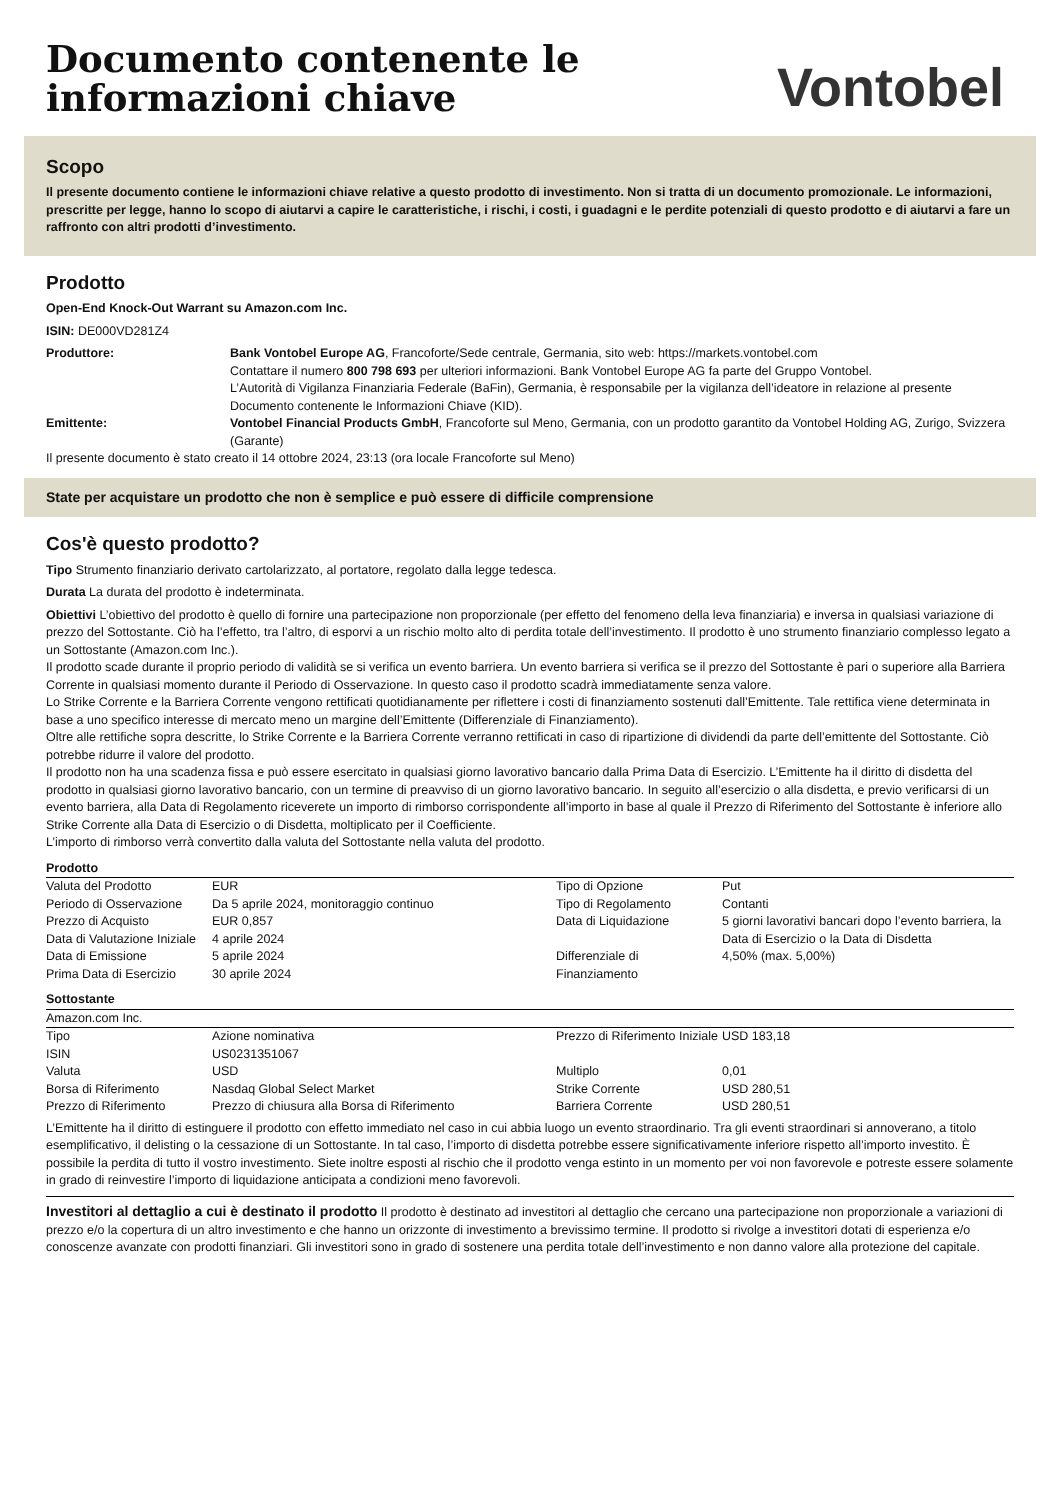Documento contenente le
informazioni chiave
Vontobel
Scopo
Il presente documento contiene le informazioni chiave relative a questo prodotto di investimento. Non si tratta di un documento promozionale. Le informazioni, prescritte per legge, hanno lo scopo di aiutarvi a capire le caratteristiche, i rischi, i costi, i guadagni e le perdite potenziali di questo prodotto e di aiutarvi a fare un raffronto con altri prodotti d’investimento.
Prodotto
Open-End Knock-Out Warrant su Amazon.com Inc.
ISIN: DE000VD281Z4
| Produttore: | Bank Vontobel Europe AG , Francoforte/Sede centrale, Germania, sito web: https://markets.vontobel.com Contattare il numero 800 798 693 per ulteriori informazioni. Bank Vontobel Europe AG fa parte del Gruppo Vontobel. L’Autorità di Vigilanza Finanziaria Federale (BaFin), Germania, è responsabile per la vigilanza dell’ideatore in relazione al presente Documento contenente le Informazioni Chiave (KID). |
| Emittente: | Vontobel Financial Products GmbH , Francoforte sul Meno, Germania, con un prodotto garantito da Vontobel Holding AG, Zurigo, Svizzera (Garante) |
Il presente documento è stato creato il 14 ottobre 2024, 23:13 (ora locale Francoforte sul Meno)
State per acquistare un prodotto che non è semplice e può essere di difficile comprensione
Cos'è questo prodotto?
Tipo Strumento finanziario derivato cartolarizzato, al portatore, regolato dalla legge tedesca.
Durata La durata del prodotto è indeterminata.
Obiettivi L’obiettivo del prodotto è quello di fornire una partecipazione non proporzionale (per effetto del fenomeno della leva finanziaria) e inversa in qualsiasi variazione di prezzo del Sottostante. Ciò ha l’effetto, tra l’altro, di esporvi a un rischio molto alto di perdita totale dell’investimento. Il prodotto è uno strumento finanziario complesso legato a un Sottostante (Amazon.com Inc.).
Il prodotto scade durante il proprio periodo di validità se si verifica un evento barriera. Un evento barriera si verifica se il prezzo del Sottostante è pari o superiore alla Barriera Corrente in qualsiasi momento durante il Periodo di Osservazione. In questo caso il prodotto scadrà immediatamente senza valore.
Lo Strike Corrente e la Barriera Corrente vengono rettificati quotidianamente per riflettere i costi di finanziamento sostenuti dall’Emittente. Tale rettifica viene determinata in base a uno specifico interesse di mercato meno un margine dell’Emittente (Differenziale di Finanziamento).
Oltre alle rettifiche sopra descritte, lo Strike Corrente e la Barriera Corrente verranno rettificati in caso di ripartizione di dividendi da parte dell’emittente del Sottostante. Ciò potrebbe ridurre il valore del prodotto.
Il prodotto non ha una scadenza fissa e può essere esercitato in qualsiasi giorno lavorativo bancario dalla Prima Data di Esercizio. L’Emittente ha il diritto di disdetta del prodotto in qualsiasi giorno lavorativo bancario, con un termine di preavviso di un giorno lavorativo bancario. In seguito all’esercizio o alla disdetta, e previo verificarsi di un evento barriera, alla Data di Regolamento riceverete un importo di rimborso corrispondente all’importo in base al quale il Prezzo di Riferimento del Sottostante è inferiore allo Strike Corrente alla Data di Esercizio o di Disdetta, moltiplicato per il Coefficiente.
L’importo di rimborso verrà convertito dalla valuta del Sottostante nella valuta del prodotto.
Prodotto
| Valuta del Prodotto | EUR | Tipo di Opzione | Put |
| Periodo di Osservazione | Da 5 aprile 2024, monitoraggio continuo | Tipo di Regolamento | Contanti |
| Prezzo di Acquisto | EUR 0,857 | Data di Liquidazione | 5 giorni lavorativi bancari dopo l’evento barriera, la Data di Esercizio o la Data di Disdetta |
| Data di Valutazione Iniziale | 4 aprile 2024 | | |
| Data di Emissione | 5 aprile 2024 | Differenziale di Finanziamento | 4,50% (max. 5,00%) |
| Prima Data di Esercizio | 30 aprile 2024 | | |
Sottostante
Amazon.com Inc.
| Tipo | Azione nominativa | Prezzo di Riferimento Iniziale | USD 183,18 |
| ISIN | US0231351067 | | |
| Valuta | USD | Multiplo | 0,01 |
| Borsa di Riferimento | Nasdaq Global Select Market | Strike Corrente | USD 280,51 |
| Prezzo di Riferimento | Prezzo di chiusura alla Borsa di Riferimento | Barriera Corrente | USD 280,51 |
L’Emittente ha il diritto di estinguere il prodotto con effetto immediato nel caso in cui abbia luogo un evento straordinario. Tra gli eventi straordinari si annoverano, a titolo esemplificativo, il delisting o la cessazione di un Sottostante. In tal caso, l’importo di disdetta potrebbe essere significativamente inferiore rispetto all’importo investito. È possibile la perdita di tutto il vostro investimento. Siete inoltre esposti al rischio che il prodotto venga estinto in un momento per voi non favorevole e potreste essere solamente in grado di reinvestire l’importo di liquidazione anticipata a condizioni meno favorevoli.
Investitori al dettaglio a cui è destinato il prodotto Il prodotto è destinato ad investitori al dettaglio che cercano una partecipazione non proporzionale a variazioni di prezzo e/o la copertura di un altro investimento e che hanno un orizzonte di investimento a brevissimo termine. Il prodotto si rivolge a investitori dotati di esperienza e/o conoscenze avanzate con prodotti finanziari. Gli investitori sono in grado di sostenere una perdita totale dell’investimento e non danno valore alla protezione del capitale.